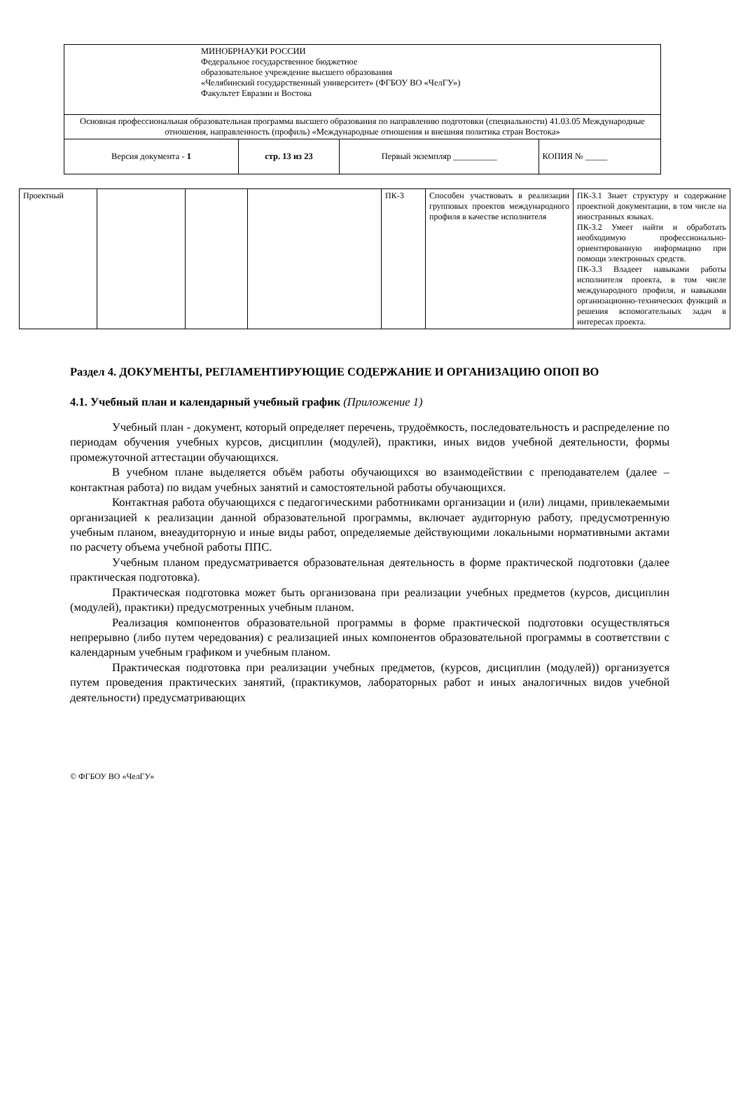| МИНОБРНАУКИ РОССИИ Федеральное государственное бюджетное образовательное учреждение высшего образования «Челябинский государственный университет» (ФГБОУ ВО «ЧелГУ») Факультет Евразии и Востока | | | |
| Основная профессиональная образовательная программа высшего образования по направлению подготовки (специальности) 41.03.05 Международные отношения, направленность (профиль) «Международные отношения и внешняя политика стран Востока» | | | |
| Версия документа - 1 | стр. 13 из 23 | Первый экземпляр __________ | КОПИЯ № _____ |
| Проектный | | | | ПК-3 | Способен участвовать в реализации групповых проектов международного профиля в качестве исполнителя | ПК-3.1 Знает структуру и содержание проектной документации, в том числе на иностранных языках. ПК-3.2 Умеет найти и обработать необходимую профессионально-ориентированную информацию при помощи электронных средств. ПК-3.3 Владеет навыками работы исполнителя проекта, в том числе международного профиля, и навыками организационно-технических функций и решения вспомогательных задач в интересах проекта. |
Раздел 4. ДОКУМЕНТЫ, РЕГЛАМЕНТИРУЮЩИЕ СОДЕРЖАНИЕ И ОРГАНИЗАЦИЮ ОПОП ВО
4.1. Учебный план и календарный учебный график (Приложение 1)
Учебный план - документ, который определяет перечень, трудоёмкость, последовательность и распределение по периодам обучения учебных курсов, дисциплин (модулей), практики, иных видов учебной деятельности, формы промежуточной аттестации обучающихся.
В учебном плане выделяется объём работы обучающихся во взаимодействии с преподавателем (далее – контактная работа) по видам учебных занятий и самостоятельной работы обучающихся.
Контактная работа обучающихся с педагогическими работниками организации и (или) лицами, привлекаемыми организацией к реализации данной образовательной программы, включает аудиторную работу, предусмотренную учебным планом, внеаудиторную и иные виды работ, определяемые действующими локальными нормативными актами по расчету объема учебной работы ППС.
Учебным планом предусматривается образовательная деятельность в форме практической подготовки (далее практическая подготовка).
Практическая подготовка может быть организована при реализации учебных предметов (курсов, дисциплин (модулей), практики) предусмотренных учебным планом.
Реализация компонентов образовательной программы в форме практической подготовки осуществляться непрерывно (либо путем чередования) с реализацией иных компонентов образовательной программы в соответствии с календарным учебным графиком и учебным планом.
Практическая подготовка при реализации учебных предметов, (курсов, дисциплин (модулей)) организуется путем проведения практических занятий, (практикумов, лабораторных работ и иных аналогичных видов учебной деятельности) предусматривающих
© ФГБОУ ВО «ЧелГУ»